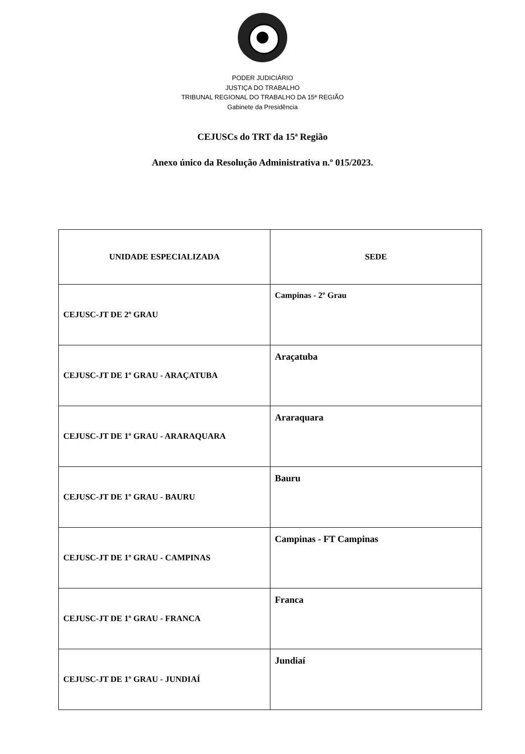PODER JUDICIÁRIO
JUSTIÇA DO TRABALHO
TRIBUNAL REGIONAL DO TRABALHO DA 15ª REGIÃO
Gabinete da Presidência
CEJUSCs do TRT da 15ª Região
Anexo único da Resolução Administrativa n.º 015/2023.
| UNIDADE ESPECIALIZADA | SEDE |
| --- | --- |
| CEJUSC-JT DE 2º GRAU | Campinas - 2º Grau |
| CEJUSC-JT DE 1º GRAU - ARAÇATUBA | Araçatuba |
| CEJUSC-JT DE 1º GRAU - ARARAQUARA | Araraquara |
| CEJUSC-JT DE 1º GRAU - BAURU | Bauru |
| CEJUSC-JT DE 1º GRAU - CAMPINAS | Campinas - FT Campinas |
| CEJUSC-JT DE 1º GRAU - FRANCA | Franca |
| CEJUSC-JT DE 1º GRAU - JUNDIAÍ | Jundiaí |